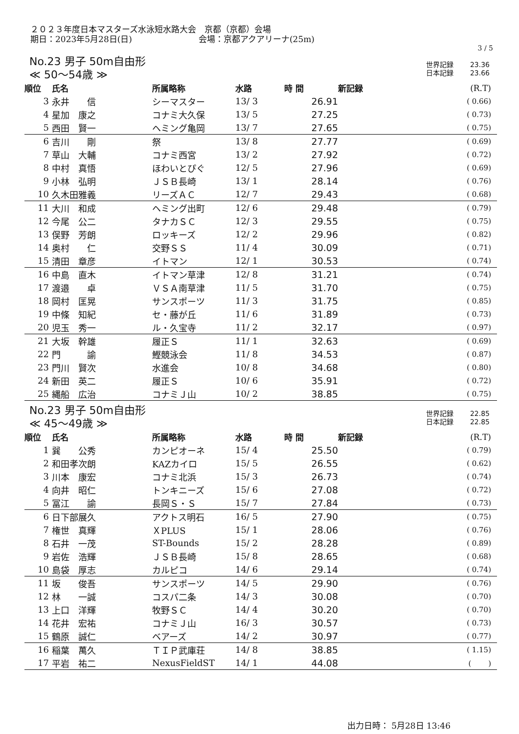２０２３年度日本マスターズ水泳短水路大会　京都（京都）会場
期日：2023年5月28日(日)　　　　　　　　会場：京都アクアリーナ(25m)
3 / 5
No.23 男子 50m自由形
≪ 50～54歳 ≫
世界記録 23.36
日本記録 23.66
| 順位 | 氏名 | 所属略称 | 水路 | 時 間 | 新記録 | (R.T) |
| --- | --- | --- | --- | --- | --- | --- |
| 3 | 永井 信 | シーマスター | 13/ 3 | 26.91 | | ( 0.66) |
| 4 | 星加 康之 | コナミ大久保 | 13/ 5 | 27.25 | | ( 0.73) |
| 5 | 西田 賢一 | ヘミング亀岡 | 13/ 7 | 27.65 | | ( 0.75) |
| 6 | 吉川 剛 | 祭 | 13/ 8 | 27.77 | | ( 0.69) |
| 7 | 草山 大輔 | コナミ西宮 | 13/ 2 | 27.92 | | ( 0.72) |
| 8 | 中村 真悟 | ほわいとぴぐ | 12/ 5 | 27.96 | | ( 0.69) |
| 9 | 小林 弘明 | ＪＳＢ長崎 | 13/ 1 | 28.14 | | ( 0.76) |
| 10 | 久木田雅義 | リーズＡＣ | 12/ 7 | 29.43 | | ( 0.68) |
| 11 | 大川 和成 | ヘミング出町 | 12/ 6 | 29.48 | | ( 0.79) |
| 12 | 今尾 公二 | タナカＳＣ | 12/ 3 | 29.55 | | ( 0.75) |
| 13 | 俣野 芳朗 | ロッキーズ | 12/ 2 | 29.96 | | ( 0.82) |
| 14 | 奥村 仁 | 交野ＳＳ | 11/ 4 | 30.09 | | ( 0.71) |
| 15 | 清田 章彦 | イトマン | 12/ 1 | 30.53 | | ( 0.74) |
| 16 | 中島 直木 | イトマン草津 | 12/ 8 | 31.21 | | ( 0.74) |
| 17 | 渡邉 卓 | ＶＳＡ南草津 | 11/ 5 | 31.70 | | ( 0.75) |
| 18 | 岡村 匡晃 | サンスポーツ | 11/ 3 | 31.75 | | ( 0.85) |
| 19 | 中條 知紀 | セ・藤が丘 | 11/ 6 | 31.89 | | ( 0.73) |
| 20 | 児玉 秀一 | ル・久宝寺 | 11/ 2 | 32.17 | | ( 0.97) |
| 21 | 大坂 幹雄 | 履正Ｓ | 11/ 1 | 32.63 | | ( 0.69) |
| 22 | 門 諭 | 鰹競泳会 | 11/ 8 | 34.53 | | ( 0.87) |
| 23 | 門川 賢次 | 水進会 | 10/ 8 | 34.68 | | ( 0.80) |
| 24 | 新田 英二 | 履正Ｓ | 10/ 6 | 35.91 | | ( 0.72) |
| 25 | 縄船 広治 | コナミＪ山 | 10/ 2 | 38.85 | | ( 0.75) |
No.23 男子 50m自由形
≪ 45～49歳 ≫
世界記録 22.85
日本記録 22.85
| 順位 | 氏名 | 所属略称 | 水路 | 時 間 | 新記録 | (R.T) |
| --- | --- | --- | --- | --- | --- | --- |
| 1 | 巽 公秀 | カンピオーネ | 15/ 4 | 25.50 | | ( 0.79) |
| 2 | 和田孝次朗 | KAZカイロ | 15/ 5 | 26.55 | | ( 0.62) |
| 3 | 川本 康宏 | コナミ北浜 | 15/ 3 | 26.73 | | ( 0.74) |
| 4 | 向井 昭仁 | トンキニーズ | 15/ 6 | 27.08 | | ( 0.72) |
| 5 | 冨江 諭 | 長岡Ｓ・Ｓ | 15/ 7 | 27.84 | | ( 0.73) |
| 6 | 日下部展久 | アクトス明石 | 16/ 5 | 27.90 | | ( 0.75) |
| 7 | 権世 真輝 | ＸPLUS | 15/ 1 | 28.06 | | ( 0.76) |
| 8 | 石井 一茂 | ST-Bounds | 15/ 2 | 28.28 | | ( 0.89) |
| 9 | 岩佐 浩輝 | ＪＳＢ長崎 | 15/ 8 | 28.65 | | ( 0.68) |
| 10 | 島袋 厚志 | カルピコ | 14/ 6 | 29.14 | | ( 0.74) |
| 11 | 坂 俊吾 | サンスポーツ | 14/ 5 | 29.90 | | ( 0.76) |
| 12 | 林 一誠 | コスパ二条 | 14/ 3 | 30.08 | | ( 0.70) |
| 13 | 上口 洋輝 | 牧野ＳＣ | 14/ 4 | 30.20 | | ( 0.70) |
| 14 | 花井 宏祐 | コナミＪ山 | 16/ 3 | 30.57 | | ( 0.73) |
| 15 | 鶴原 誠仁 | ベアーズ | 14/ 2 | 30.97 | | ( 0.77) |
| 16 | 稲葉 萬久 | ＴＩＰ武庫荘 | 14/ 8 | 38.85 | | ( 1.15) |
| 17 | 平岩 祐二 | NexusFieldST | 14/ 1 | 44.08 | | ( ) |
出力日時： 5月28日 13:46